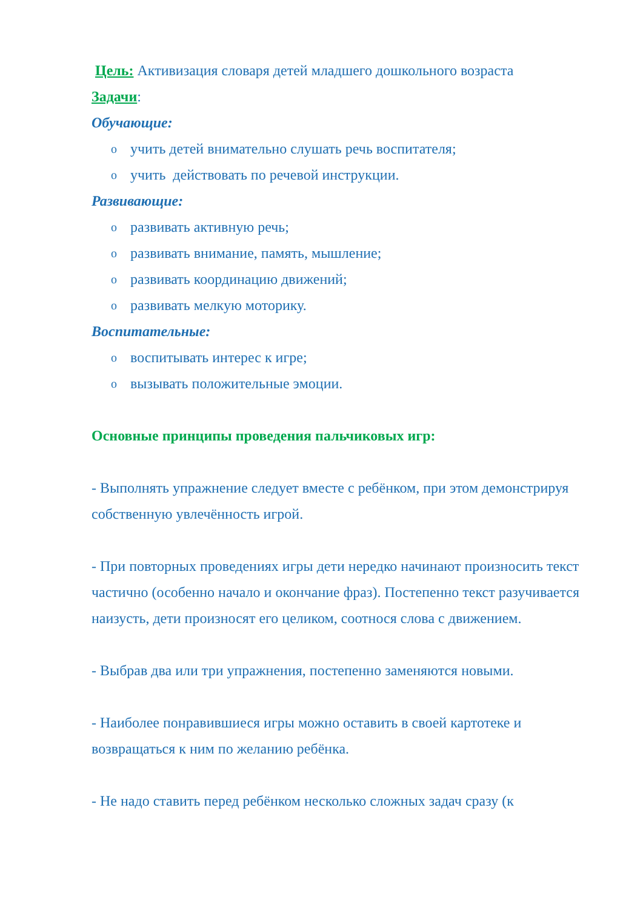Цель: Активизация словаря детей младшего дошкольного возраста
Задачи:
Обучающие:
o учить детей внимательно слушать речь воспитателя;
o учить действовать по речевой инструкции.
Развивающие:
o развивать активную речь;
o развивать внимание, память, мышление;
o развивать координацию движений;
o развивать мелкую моторику.
Воспитательные:
o воспитывать интерес к игре;
o вызывать положительные эмоции.
Основные принципы проведения пальчиковых игр:
- Выполнять упражнение следует вместе с ребёнком, при этом демонстрируя собственную увлечённость игрой.
- При повторных проведениях игры дети нередко начинают произносить текст частично (особенно начало и окончание фраз). Постепенно текст разучивается наизусть, дети произносят его целиком, соотнося слова с движением.
- Выбрав два или три упражнения, постепенно заменяются новыми.
- Наиболее понравившиеся игры можно оставить в своей картотеке и возвращаться к ним по желанию ребёнка.
- Не надо ставить перед ребёнком несколько сложных задач сразу (к